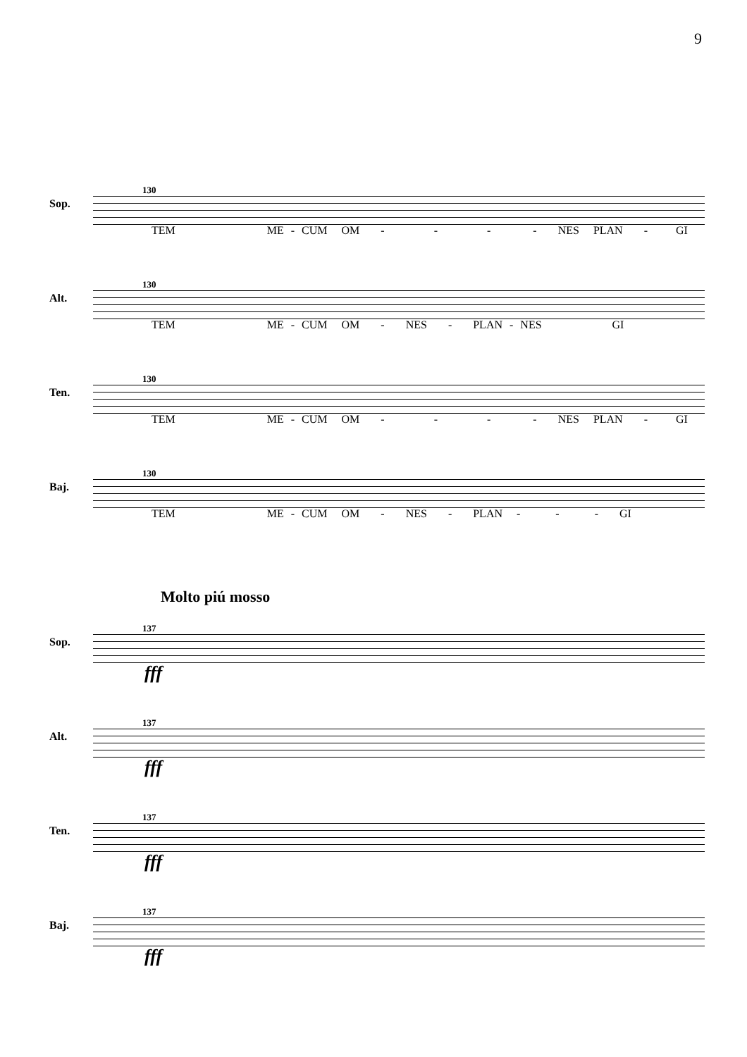9
Sop.
130
TEM ME - CUM OM - - - - NES PLAN - GI
Alt.
130
TEM ME - CUM OM - NES - PLAN - NES GI
Ten.
130
TEM ME - CUM OM - - - - NES PLAN - GI
Baj.
130
TEM ME - CUM OM - NES - PLAN - - - GI
Molto piú mosso
Sop.
137
fff
Alt.
137
fff
Ten.
137
fff
Baj.
137
fff